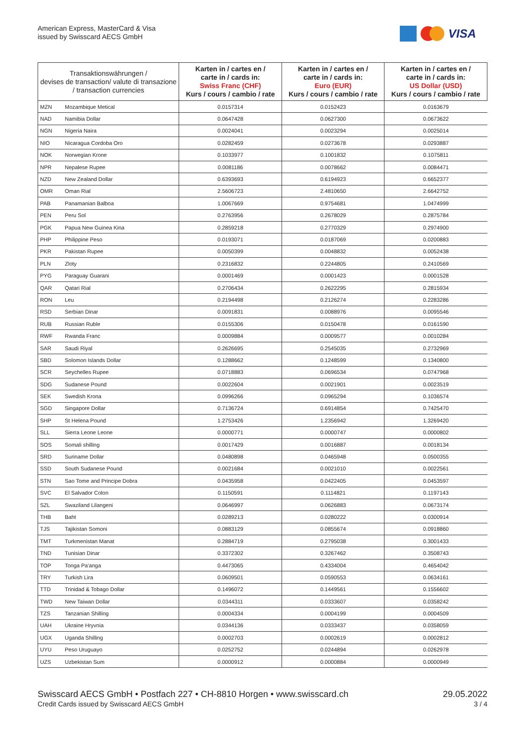American Express, MasterCard & Visa
issued by Swisscard AECS GmbH
VISA
| Transaktionswährungen / devises de transaction/ valute di transazione / transaction currencies | | Karten in / cartes en / carte in / cards in: Swiss Franc (CHF) Kurs / cours / cambio / rate | Karten in / cartes en / carte in / cards in: Euro (EUR) Kurs / cours / cambio / rate | Karten in / cartes en / carte in / cards in: US Dollar (USD) Kurs / cours / cambio / rate |
| --- | --- | --- | --- | --- |
| MZN | Mozambique Metical | 0.0157314 | 0.0152423 | 0.0163679 |
| NAD | Namibia Dollar | 0.0647428 | 0.0627300 | 0.0673622 |
| NGN | Nigeria Naira | 0.0024041 | 0.0023294 | 0.0025014 |
| NIO | Nicaragua Cordoba Oro | 0.0282459 | 0.0273678 | 0.0293887 |
| NOK | Norwegian Krone | 0.1033977 | 0.1001832 | 0.1075811 |
| NPR | Nepalese Rupee | 0.0081186 | 0.0078662 | 0.0084471 |
| NZD | New Zealand Dollar | 0.6393693 | 0.6194923 | 0.6652377 |
| OMR | Oman Rial | 2.5606723 | 2.4810650 | 2.6642752 |
| PAB | Panamanian Balboa | 1.0067669 | 0.9754681 | 1.0474999 |
| PEN | Peru Sol | 0.2763956 | 0.2678029 | 0.2875784 |
| PGK | Papua New Guinea Kina | 0.2859218 | 0.2770329 | 0.2974900 |
| PHP | Philippine Peso | 0.0193071 | 0.0187069 | 0.0200883 |
| PKR | Pakistan Rupee | 0.0050399 | 0.0048832 | 0.0052438 |
| PLN | Zloty | 0.2316832 | 0.2244805 | 0.2410569 |
| PYG | Paraguay Guarani | 0.0001469 | 0.0001423 | 0.0001528 |
| QAR | Qatari Rial | 0.2706434 | 0.2622295 | 0.2815934 |
| RON | Leu | 0.2194498 | 0.2126274 | 0.2283286 |
| RSD | Serbian Dinar | 0.0091831 | 0.0088976 | 0.0095546 |
| RUB | Russian Ruble | 0.0155306 | 0.0150478 | 0.0161590 |
| RWF | Rwanda Franc | 0.0009884 | 0.0009577 | 0.0010284 |
| SAR | Saudi Riyal | 0.2626695 | 0.2545035 | 0.2732969 |
| SBD | Solomon Islands Dollar | 0.1288662 | 0.1248599 | 0.1340800 |
| SCR | Seychelles Rupee | 0.0718883 | 0.0696534 | 0.0747968 |
| SDG | Sudanese Pound | 0.0022604 | 0.0021901 | 0.0023519 |
| SEK | Swedish Krona | 0.0996266 | 0.0965294 | 0.1036574 |
| SGD | Singapore Dollar | 0.7136724 | 0.6914854 | 0.7425470 |
| SHP | St Helena Pound | 1.2753426 | 1.2356942 | 1.3269420 |
| SLL | Sierra Leone Leone | 0.0000771 | 0.0000747 | 0.0000802 |
| SOS | Somali shilling | 0.0017429 | 0.0016887 | 0.0018134 |
| SRD | Suriname Dollar | 0.0480898 | 0.0465948 | 0.0500355 |
| SSD | South Sudanese Pound | 0.0021684 | 0.0021010 | 0.0022561 |
| STN | Sao Tome and Principe Dobra | 0.0435958 | 0.0422405 | 0.0453597 |
| SVC | El Salvador Colon | 0.1150591 | 0.1114821 | 0.1197143 |
| SZL | Swaziland Lilangeni | 0.0646997 | 0.0626883 | 0.0673174 |
| THB | Baht | 0.0289213 | 0.0280222 | 0.0300914 |
| TJS | Tajikistan Somoni | 0.0883129 | 0.0855674 | 0.0918860 |
| TMT | Turkmenistan Manat | 0.2884719 | 0.2795038 | 0.3001433 |
| TND | Tunisian Dinar | 0.3372302 | 0.3267462 | 0.3508743 |
| TOP | Tonga Pa'anga | 0.4473065 | 0.4334004 | 0.4654042 |
| TRY | Turkish Lira | 0.0609501 | 0.0590553 | 0.0634161 |
| TTD | Trinidad & Tobago Dollar | 0.1496072 | 0.1449561 | 0.1556602 |
| TWD | New Taiwan Dollar | 0.0344311 | 0.0333607 | 0.0358242 |
| TZS | Tanzanian Shilling | 0.0004334 | 0.0004199 | 0.0004509 |
| UAH | Ukraine Hryvnia | 0.0344136 | 0.0333437 | 0.0358059 |
| UGX | Uganda Shilling | 0.0002703 | 0.0002619 | 0.0002812 |
| UYU | Peso Uruguayo | 0.0252752 | 0.0244894 | 0.0262978 |
| UZS | Uzbekistan Sum | 0.0000912 | 0.0000884 | 0.0000949 |
Swisscard AECS GmbH • Postfach 227 • CH-8810 Horgen • www.swisscard.ch
Credit Cards issued by Swisscard AECS GmbH
29.05.2022
3 / 4